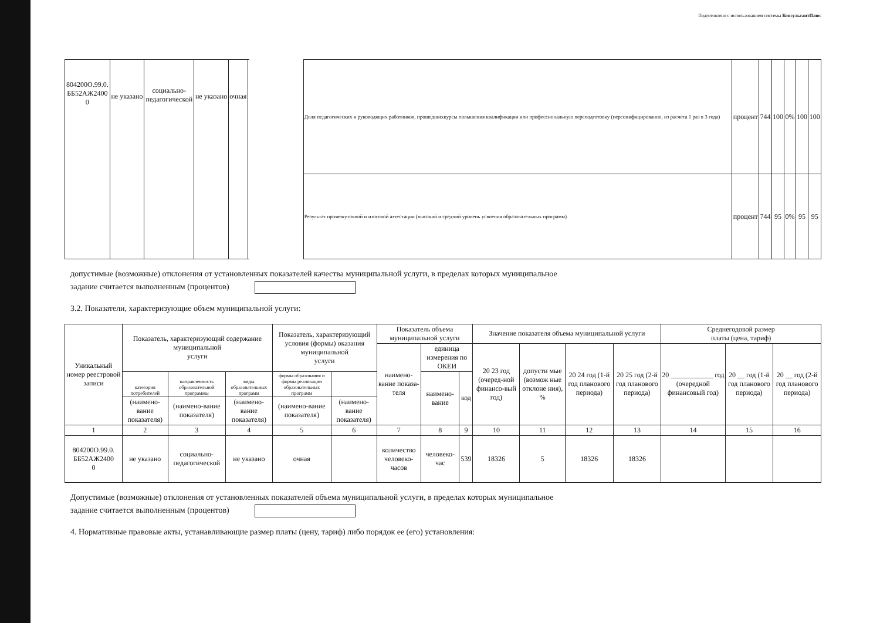Подготовлено с использованием системы КонсультантПлюс
| 804200О.99.0. ББ52АЖ2400 0 | не указано | социально- педагогической | не указано | очная | | | Доля педагогических и руководящих работников, прошедшихкурсы повышения квалификации или профессиональную переподготовку (персонифицированно, из расчета 1 раз в 3 года) | процент | 744 | 100 | 0% | 100 | 100 |
| | | | | | | | Результат промежуточной и итоговой аттестации (высокий и средний уровень усвоения образовательных программ) | процент | 744 | 95 | 0% | 95 | 95 |
допустимые (возможные) отклонения от установленных показателей качества муниципальной услуги, в пределах которых муниципальное
задание считается выполненным (процентов)
3.2. Показатели, характеризующие объем муниципальной услуги:
| Уникальный номер реестровой записи | Показатель, характеризующий содержание муниципальной услуги | | | Показатель, характеризующий условия (формы) оказания муниципальной услуги | | Показатель объема муниципальной услуги | | | Значение показателя объема муниципальной услуги | | | | Среднегодовой размер платы (цена, тариф) | | |
| --- | --- | --- | --- | --- | --- | --- | --- | --- | --- | --- | --- | --- | --- | --- | --- |
| | | | | | | наимено-вание показа-теля | единица измерения по ОКЕИ | | 20 23 год (очеред-ной финансо-вый год) | допусти мые (возмож ные отклоне ния), % | 20 24 год (1-й год планового периода) | 20 25 год (2-й год планового периода) | 20 ____________ год (очередной финансовый год) | 20 __ год (1-й год планового периода) | 20 __ год (2-й год планового периода) |
| | категория потребителей | направленность образовательной программы | виды образовательных программ | формы образования и формы реализации образовательных программ | | | наимено-вание | код | | | | | | | |
| | (наимено-вание показателя) | (наимено-вание показателя) | (наимено-вание показателя) | (наимено-вание показателя) | (наимено-вание показателя) | | | | | | | | | | |
| 1 | 2 | 3 | 4 | 5 | 6 | 7 | 8 | 9 | 10 | 11 | 12 | 13 | 14 | 15 | 16 |
| 804200О.99.0. ББ52АЖ2400 0 | не указано | социально- педагогической | не указано | очная | | количество человеко-часов | человеко-час | 539 | 18326 | 5 | 18326 | 18326 | | | |
Допустимые (возможные) отклонения от установленных показателей объема муниципальной услуги, в пределах которых муниципальное
задание считается выполненным (процентов)
4. Нормативные правовые акты, устанавливающие размер платы (цену, тариф) либо порядок ее (его) установления: